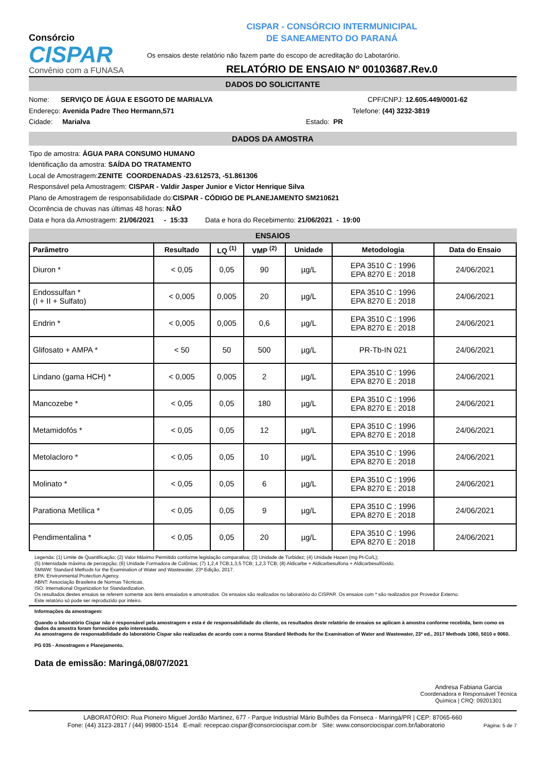Consórcio
CISPAR
Convênio com a FUNASA
CISPAR - CONSÓRCIO INTERMUNICIPAL
DE SANEAMENTO DO PARANÁ
Os ensaios deste relatório não fazem parte do escopo de acreditação do Labotarório.
RELATÓRIO DE ENSAIO Nº 00103687.Rev.0
DADOS DO SOLICITANTE
Nome: SERVIÇO DE ÁGUA E ESGOTO DE MARIALVA CPF/CNPJ: 12.605.449/0001-62
Endereço: Avenida Padre Theo Hermann,571 Telefone: (44) 3232-3819
Cidade: Marialva Estado: PR
DADOS DA AMOSTRA
Tipo de amostra: ÁGUA PARA CONSUMO HUMANO
Identificação da amostra: SAÍDA DO TRATAMENTO
Local de Amostragem: ZENITE COORDENADAS -23.612573, -51.861306
Responsável pela Amostragem: CISPAR - Valdir Jasper Junior e Victor Henrique Silva
Plano de Amostragem de responsabilidade do: CISPAR - CÓDIGO DE PLANEJAMENTO SM210621
Ocorrência de chuvas nas últimas 48 horas: NÃO
Data e hora da Amostragem: 21/06/2021 - 15:33 Data e hora do Recebimento: 21/06/2021 - 19:00
ENSAIOS
| Parâmetro | Resultado | LQ <sup>(1)</sup> | VMP <sup>(2)</sup> | Unidade | Metodologia | Data do Ensaio |
| --- | --- | --- | --- | --- | --- | --- |
| Diuron * | < 0,05 | 0,05 | 90 | µg/L | EPA 3510 C : 1996 EPA 8270 E : 2018 | 24/06/2021 |
| Endossulfan * (I + II + Sulfato) | < 0,005 | 0,005 | 20 | µg/L | EPA 3510 C : 1996 EPA 8270 E : 2018 | 24/06/2021 |
| Endrin * | < 0,005 | 0,005 | 0,6 | µg/L | EPA 3510 C : 1996 EPA 8270 E : 2018 | 24/06/2021 |
| Glifosato + AMPA * | < 50 | 50 | 500 | µg/L | PR-Tb-IN 021 | 24/06/2021 |
| Lindano (gama HCH) * | < 0,005 | 0,005 | 2 | µg/L | EPA 3510 C : 1996 EPA 8270 E : 2018 | 24/06/2021 |
| Mancozebe * | < 0,05 | 0,05 | 180 | µg/L | EPA 3510 C : 1996 EPA 8270 E : 2018 | 24/06/2021 |
| Metamidofós * | < 0,05 | 0,05 | 12 | µg/L | EPA 3510 C : 1996 EPA 8270 E : 2018 | 24/06/2021 |
| Metolacloro * | < 0,05 | 0,05 | 10 | µg/L | EPA 3510 C : 1996 EPA 8270 E : 2018 | 24/06/2021 |
| Molinato * | < 0,05 | 0,05 | 6 | µg/L | EPA 3510 C : 1996 EPA 8270 E : 2018 | 24/06/2021 |
| Parationa Metílica * | < 0,05 | 0,05 | 9 | µg/L | EPA 3510 C : 1996 EPA 8270 E : 2018 | 24/06/2021 |
| Pendimentalina * | < 0,05 | 0,05 | 20 | µg/L | EPA 3510 C : 1996 EPA 8270 E : 2018 | 24/06/2021 |
Legenda: (1) Limite de Quantificação; (2) Valor Máximo Permitido conforme legislação comparativa; (3) Unidade de Turbidez; (4) Unidade Hazen (mg Pt-Co/L);
(5) Intensidade máxima de percepção; (6) Unidade Formadora de Colônias; (7) 1,2,4 TCB;1,3,5 TCB; 1,2,3 TCB; (8) Aldicarbe + Aldicarbesulfona + Aldicarbesulfóxido.
SMWW: Standard Methods for the Examination of Water and Wastewater, 23ª Edição, 2017.
EPA: Environmental Protection Agency.
ABNT: Associação Brasileira de Normas Técnicas.
ISO: International Organization for Standardization.
Os resultados destes ensaios se referem somente aos itens ensaiados e amostrados. Os ensaios são realizados no laboratório do CISPAR. Os ensaios com * são realizados por Provedor Externo.
Este relatório só pode ser reproduzido por inteiro.
Informações da amostragem:
Quando o laboratório Cispar não é responsável pela amostragem e esta é de responsabilidade do cliente, os resultados deste relatório de ensaios se aplicam à amostra conforme recebida, bem como os dados da amostra foram fornecidos pelo interessado.
As amostragens de responsabilidade do laboratório Cispar são realizadas de acordo com a norma Standard Methods for the Examination of Water and Wastewater, 23ª ed., 2017 Methods 1060, 5010 e 9060.
PG 035 - Amostragem e Planejamento.
Data de emissão: Maringá,08/07/2021
Andresa Fabiana Garcia
Coordenadora e Responsável Técnica
Química | CRQ: 09201301
LABORATÓRIO: Rua Pioneiro Miguel Jordão Martinez, 677 - Parque Industrial Mário Bulhões da Fonseca - Maringá/PR | CEP: 87065-660
Fone: (44) 3123-2817 / (44) 99800-1514 E-mail: recepcao.cispar@consorciocispar.com.br Site: www.consorciocispar.com.br/laboratorio Página: 5 de 7